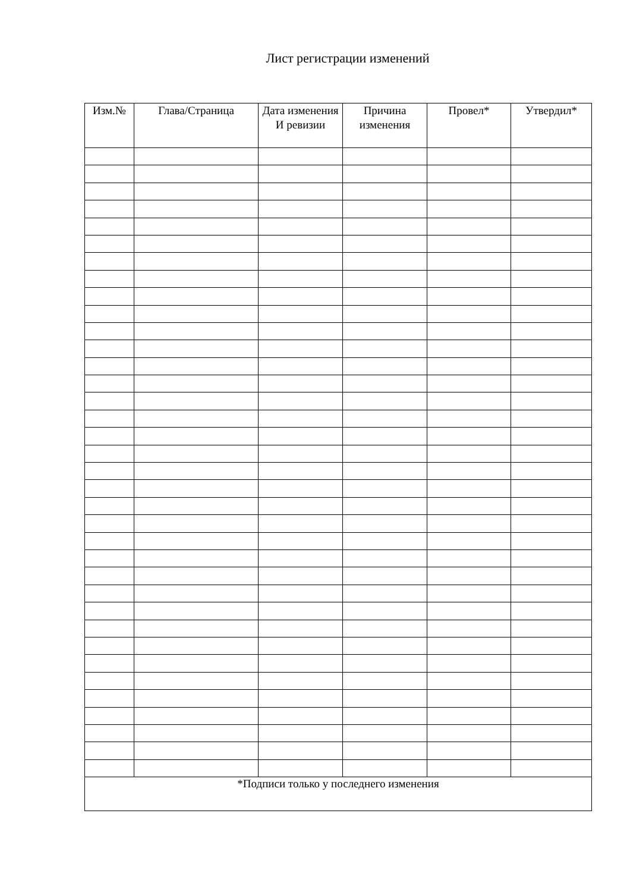Лист регистрации изменений
| Изм.№ | Глава/Страница | Дата изменения И ревизии | Причина изменения | Провел* | Утвердил* |
| --- | --- | --- | --- | --- | --- |
| *Подписи только у последнего изменения | | | | | |